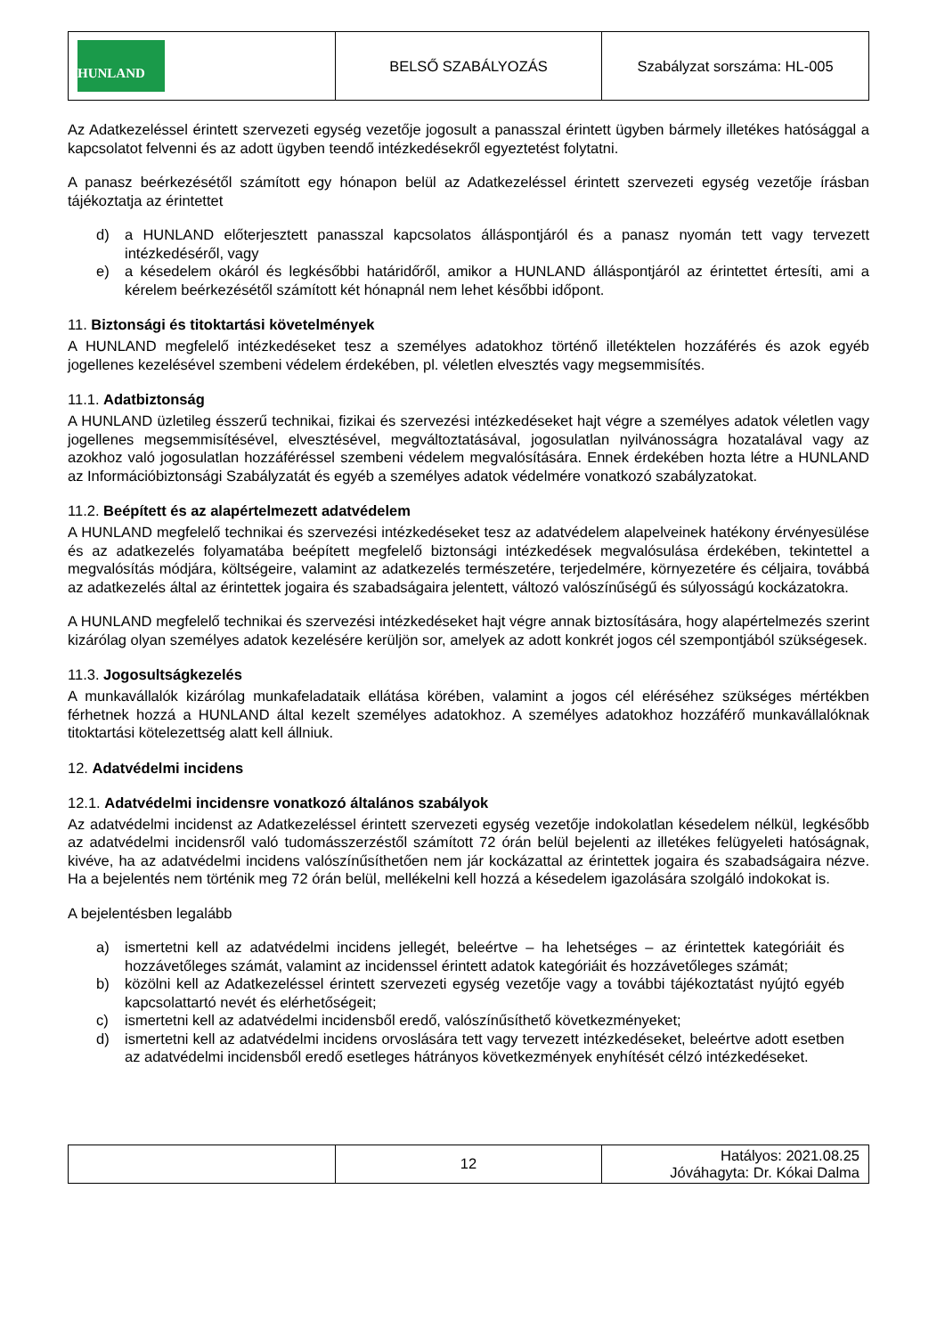| HUNLAND | BELSŐ SZABÁLYOZÁS | Szabályzat sorszáma: HL-005 |
Az Adatkezeléssel érintett szervezeti egység vezetője jogosult a panasszal érintett ügyben bármely illetékes hatósággal a kapcsolatot felvenni és az adott ügyben teendő intézkedésekről egyeztetést folytatni.
A panasz beérkezésétől számított egy hónapon belül az Adatkezeléssel érintett szervezeti egység vezetője írásban tájékoztatja az érintettet
d) a HUNLAND előterjesztett panasszal kapcsolatos álláspontjáról és a panasz nyomán tett vagy tervezett intézkedéséről, vagy
e) a késedelem okáról és legkésőbbi határidőről, amikor a HUNLAND álláspontjáról az érintettet értesíti, ami a kérelem beérkezésétől számított két hónapnál nem lehet későbbi időpont.
11. Biztonsági és titoktartási követelmények
A HUNLAND megfelelő intézkedéseket tesz a személyes adatokhoz történő illetéktelen hozzáférés és azok egyéb jogellenes kezelésével szembeni védelem érdekében, pl. véletlen elvesztés vagy megsemmisítés.
11.1. Adatbiztonság
A HUNLAND üzletileg ésszerű technikai, fizikai és szervezési intézkedéseket hajt végre a személyes adatok véletlen vagy jogellenes megsemmisítésével, elvesztésével, megváltoztatásával, jogosulatlan nyilvánosságra hozatalával vagy az azokhoz való jogosulatlan hozzáféréssel szembeni védelem megvalósítására. Ennek érdekében hozta létre a HUNLAND az Információbiztonsági Szabályzatát és egyéb a személyes adatok védelmére vonatkozó szabályzatokat.
11.2. Beépített és az alapértelmezett adatvédelem
A HUNLAND megfelelő technikai és szervezési intézkedéseket tesz az adatvédelem alapelveinek hatékony érvényesülése és az adatkezelés folyamatába beépített megfelelő biztonsági intézkedések megvalósulása érdekében, tekintettel a megvalósítás módjára, költségeire, valamint az adatkezelés természetére, terjedelmére, környezetére és céljaira, továbbá az adatkezelés által az érintettek jogaira és szabadságaira jelentett, változó valószínűségű és súlyosságú kockázatokra.
A HUNLAND megfelelő technikai és szervezési intézkedéseket hajt végre annak biztosítására, hogy alapértelmezés szerint kizárólag olyan személyes adatok kezelésére kerüljön sor, amelyek az adott konkrét jogos cél szempontjából szükségesek.
11.3. Jogosultságkezelés
A munkavállalók kizárólag munkafeladataik ellátása körében, valamint a jogos cél eléréséhez szükséges mértékben férhetnek hozzá a HUNLAND által kezelt személyes adatokhoz. A személyes adatokhoz hozzáférő munkavállalóknak titoktartási kötelezettség alatt kell állniuk.
12. Adatvédelmi incidens
12.1. Adatvédelmi incidensre vonatkozó általános szabályok
Az adatvédelmi incidenst az Adatkezeléssel érintett szervezeti egység vezetője indokolatlan késedelem nélkül, legkésőbb az adatvédelmi incidensről való tudomásszerzéstől számított 72 órán belül bejelenti az illetékes felügyeleti hatóságnak, kivéve, ha az adatvédelmi incidens valószínűsíthetően nem jár kockázattal az érintettek jogaira és szabadságaira nézve. Ha a bejelentés nem történik meg 72 órán belül, mellékelni kell hozzá a késedelem igazolására szolgáló indokokat is.
A bejelentésben legalább
a) ismertetni kell az adatvédelmi incidens jellegét, beleértve – ha lehetséges – az érintettek kategóriáit és hozzávetőleges számát, valamint az incidenssel érintett adatok kategóriáit és hozzávetőleges számát;
b) közölni kell az Adatkezeléssel érintett szervezeti egység vezetője vagy a további tájékoztatást nyújtó egyéb kapcsolattartó nevét és elérhetőségeit;
c) ismertetni kell az adatvédelmi incidensből eredő, valószínűsíthető következményeket;
d) ismertetni kell az adatvédelmi incidens orvoslására tett vagy tervezett intézkedéseket, beleértve adott esetben az adatvédelmi incidensből eredő esetleges hátrányos következmények enyhítését célzó intézkedéseket.
| | 12 | Hatályos: 2021.08.25 Jóváhagyta: Dr. Kókai Dalma |